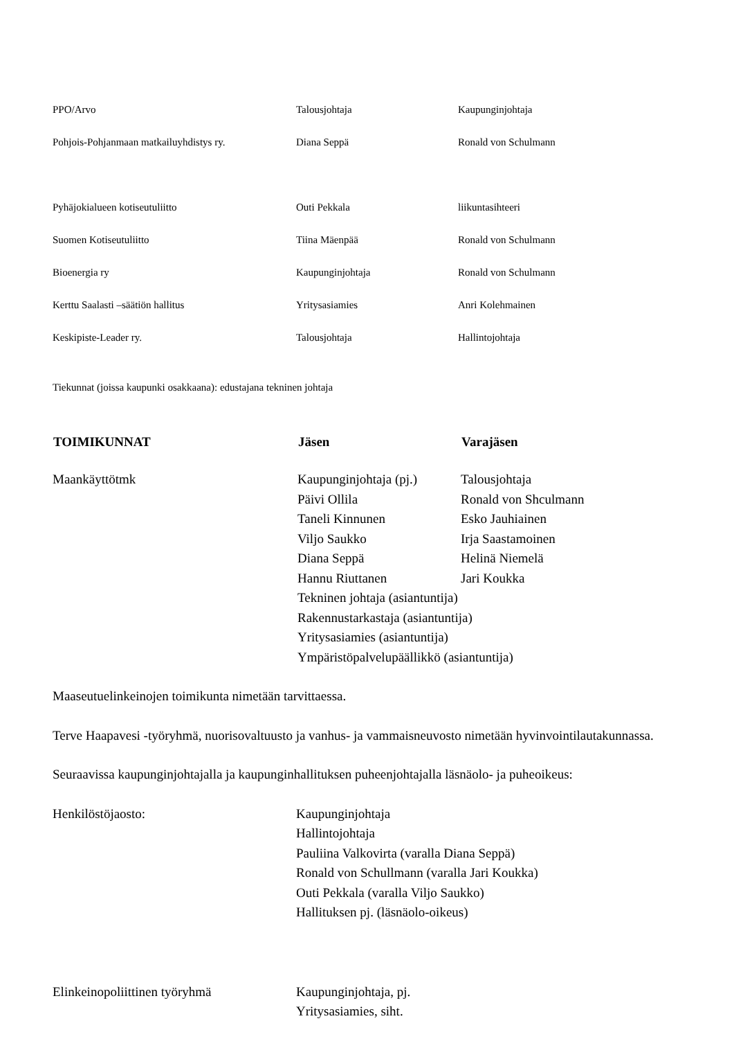| PPO/Arvo | Talousjohtaja | Kaupunginjohtaja |
| Pohjois-Pohjanmaan matkailuyhdistys ry. | Diana Seppä | Ronald von Schulmann |
| Pyhäjokialueen kotiseutuliitto | Outi Pekkala | liikuntasihteeri |
| Suomen Kotiseutuliitto | Tiina Mäenpää | Ronald von Schulmann |
| Bioenergia ry | Kaupunginjohtaja | Ronald von Schulmann |
| Kerttu Saalasti –säätiön hallitus | Yritysasiamies | Anri Kolehmainen |
| Keskipiste-Leader ry. | Talousjohtaja | Hallintojohtaja |
Tiekunnat (joissa kaupunki osakkaana): edustajana tekninen johtaja
| TOIMIKUNNAT | Jäsen | Varajäsen |
| --- | --- | --- |
| Maankäyttötmk | Kaupunginjohtaja (pj.) | Talousjohtaja |
| | Päivi Ollila | Ronald von Shculmann |
| | Taneli Kinnunen | Esko Jauhiainen |
| | Viljo Saukko | Irja Saastamoinen |
| | Diana Seppä | Helinä Niemelä |
| | Hannu Riuttanen | Jari Koukka |
| | Tekninen johtaja (asiantuntija) | |
| | Rakennustarkastaja (asiantuntija) | |
| | Yritysasiamies (asiantuntija) | |
| | Ympäristöpalvelupäällikkö (asiantuntija) | |
Maaseutuelinkeinojen toimikunta nimetään tarvittaessa.
Terve Haapavesi -työryhmä, nuorisovaltuusto ja vanhus- ja vammaisneuvosto nimetään hyvinvointilautakunnassa.
Seuraavissa kaupunginjohtajalla ja kaupunginhallituksen puheenjohtajalla läsnäolo- ja puheoikeus:
| Henkilöstöjaosto: | Kaupunginjohtaja |
| | Hallintojohtaja |
| | Pauliina Valkovirta (varalla Diana Seppä) |
| | Ronald von Schullmann (varalla Jari Koukka) |
| | Outi Pekkala (varalla Viljo Saukko) |
| | Hallituksen pj. (läsnäolo-oikeus) |
| Elinkeinopoliittinen työryhmä | Kaupunginjohtaja, pj. |
| | Yritysasiamies, siht. |